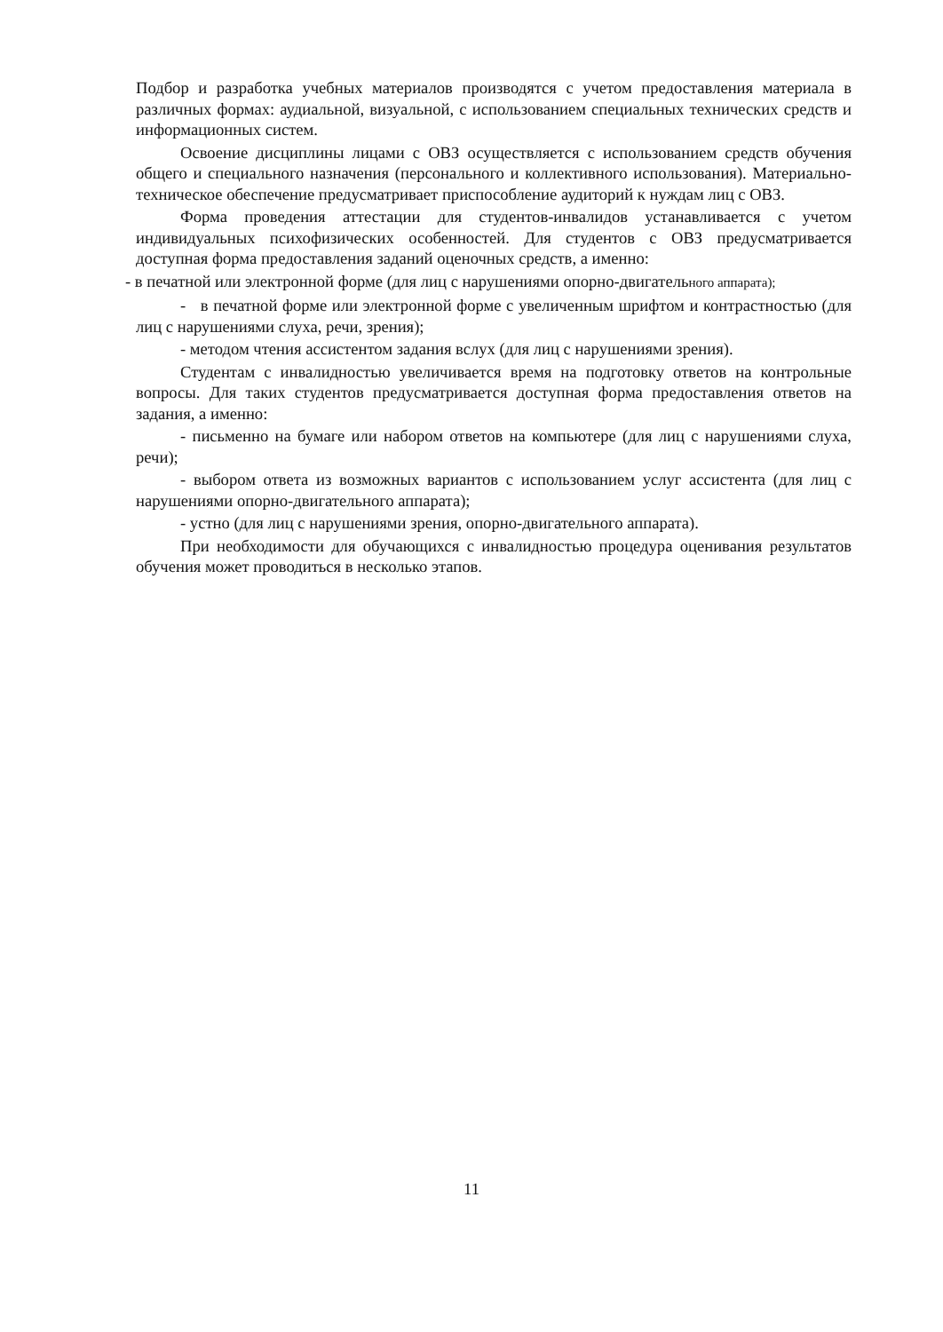Подбор и разработка учебных материалов производятся с учетом предоставления материала в различных формах: аудиальной, визуальной, с использованием специальных технических средств и информационных систем.
Освоение дисциплины лицами с ОВЗ осуществляется с использованием средств обучения общего и специального назначения (персонального и коллективного использования). Материально-техническое обеспечение предусматривает приспособление аудиторий к нуждам лиц с ОВЗ.
Форма проведения аттестации для студентов-инвалидов устанавливается с учетом индивидуальных психофизических особенностей. Для студентов с ОВЗ предусматривается доступная форма предоставления заданий оценочных средств, а именно:
- в печатной или электронной форме (для лиц с нарушениями опорно-двигательного аппарата);
- в печатной форме или электронной форме с увеличенным шрифтом и контрастностью (для лиц с нарушениями слуха, речи, зрения);
- методом чтения ассистентом задания вслух (для лиц с нарушениями зрения).
Студентам с инвалидностью увеличивается время на подготовку ответов на контрольные вопросы. Для таких студентов предусматривается доступная форма предоставления ответов на задания, а именно:
- письменно на бумаге или набором ответов на компьютере (для лиц с нарушениями слуха, речи);
- выбором ответа из возможных вариантов с использованием услуг ассистента (для лиц с нарушениями опорно-двигательного аппарата);
- устно (для лиц с нарушениями зрения, опорно-двигательного аппарата).
При необходимости для обучающихся с инвалидностью процедура оценивания результатов обучения может проводиться в несколько этапов.
11